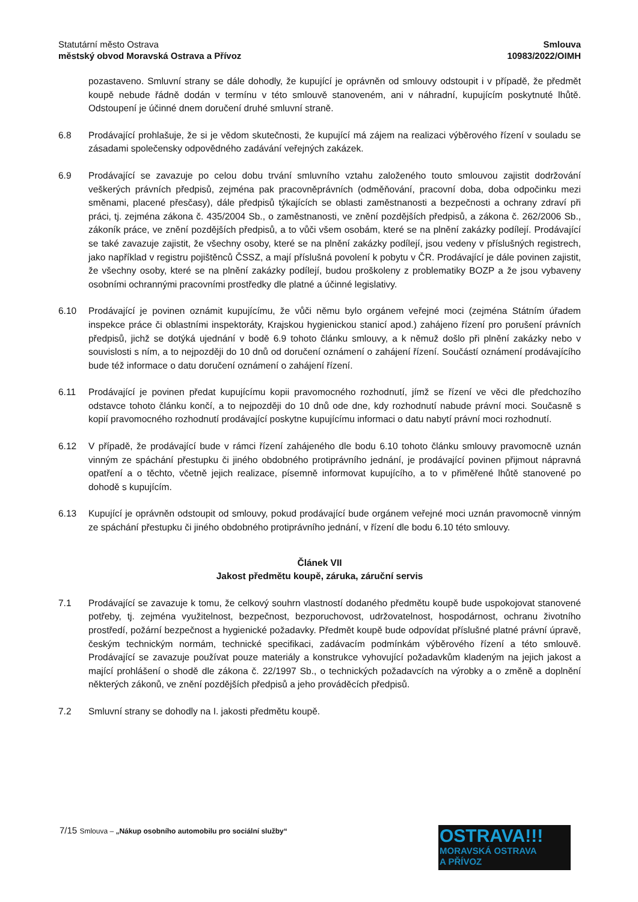Statutární město Ostrava
městský obvod Moravská Ostrava a Přívoz
Smlouva
10983/2022/OIMH
pozastaveno. Smluvní strany se dále dohodly, že kupující je oprávněn od smlouvy odstoupit i v případě, že předmět koupě nebude řádně dodán v termínu v této smlouvě stanoveném, ani v náhradní, kupujícím poskytnuté lhůtě. Odstoupení je účinné dnem doručení druhé smluvní straně.
6.8 Prodávající prohlašuje, že si je vědom skutečnosti, že kupující má zájem na realizaci výběrového řízení v souladu se zásadami společensky odpovědného zadávání veřejných zakázek.
6.9 Prodávající se zavazuje po celou dobu trvání smluvního vztahu založeného touto smlouvou zajistit dodržování veškerých právních předpisů, zejména pak pracovněprávních (odměňování, pracovní doba, doba odpočinku mezi směnami, placené přesčasy), dále předpisů týkajících se oblasti zaměstnanosti a bezpečnosti a ochrany zdraví při práci, tj. zejména zákona č. 435/2004 Sb., o zaměstnanosti, ve znění pozdějších předpisů, a zákona č. 262/2006 Sb., zákoník práce, ve znění pozdějších předpisů, a to vůči všem osobám, které se na plnění zakázky podílejí. Prodávající se také zavazuje zajistit, že všechny osoby, které se na plnění zakázky podílejí, jsou vedeny v příslušných registrech, jako například v registru pojištěnců ČSSZ, a mají příslušná povolení k pobytu v ČR. Prodávající je dále povinen zajistit, že všechny osoby, které se na plnění zakázky podílejí, budou proškoleny z problematiky BOZP a že jsou vybaveny osobními ochrannými pracovními prostředky dle platné a účinné legislativy.
6.10 Prodávající je povinen oznámit kupujícímu, že vůči němu bylo orgánem veřejné moci (zejména Státním úřadem inspekce práce či oblastními inspektoráty, Krajskou hygienickou stanicí apod.) zahájeno řízení pro porušení právních předpisů, jichž se dotýká ujednání v bodě 6.9 tohoto článku smlouvy, a k němuž došlo při plnění zakázky nebo v souvislosti s ním, a to nejpozději do 10 dnů od doručení oznámení o zahájení řízení. Součástí oznámení prodávajícího bude též informace o datu doručení oznámení o zahájení řízení.
6.11 Prodávající je povinen předat kupujícímu kopii pravomocného rozhodnutí, jímž se řízení ve věci dle předchozího odstavce tohoto článku končí, a to nejpozději do 10 dnů ode dne, kdy rozhodnutí nabude právní moci. Současně s kopií pravomocného rozhodnutí prodávající poskytne kupujícímu informaci o datu nabytí právní moci rozhodnutí.
6.12 V případě, že prodávající bude v rámci řízení zahájeného dle bodu 6.10 tohoto článku smlouvy pravomocně uznán vinným ze spáchání přestupku či jiného obdobného protiprávního jednání, je prodávající povinen přijmout nápravná opatření a o těchto, včetně jejich realizace, písemně informovat kupujícího, a to v přiměřené lhůtě stanovené po dohodě s kupujícím.
6.13 Kupující je oprávněn odstoupit od smlouvy, pokud prodávající bude orgánem veřejné moci uznán pravomocně vinným ze spáchání přestupku či jiného obdobného protiprávního jednání, v řízení dle bodu 6.10 této smlouvy.
Článek VII
Jakost předmětu koupě, záruka, záruční servis
7.1 Prodávající se zavazuje k tomu, že celkový souhrn vlastností dodaného předmětu koupě bude uspokojovat stanovené potřeby, tj. zejména využitelnost, bezpečnost, bezporuchovost, udržovatelnost, hospodárnost, ochranu životního prostředí, požární bezpečnost a hygienické požadavky. Předmět koupě bude odpovídat příslušné platné právní úpravě, českým technickým normám, technické specifikaci, zadávacím podmínkám výběrového řízení a této smlouvě. Prodávající se zavazuje používat pouze materiály a konstrukce vyhovující požadavkům kladeným na jejich jakost a mající prohlášení o shodě dle zákona č. 22/1997 Sb., o technických požadavcích na výrobky a o změně a doplnění některých zákonů, ve znění pozdějších předpisů a jeho prováděcích předpisů.
7.2 Smluvní strany se dohodly na I. jakosti předmětu koupě.
7/15 Smlouva – „Nákup osobního automobilu pro sociální služby“
OSTRAVA!!!
MORAVSKÁ OSTRAVA
A PŘÍVOZ